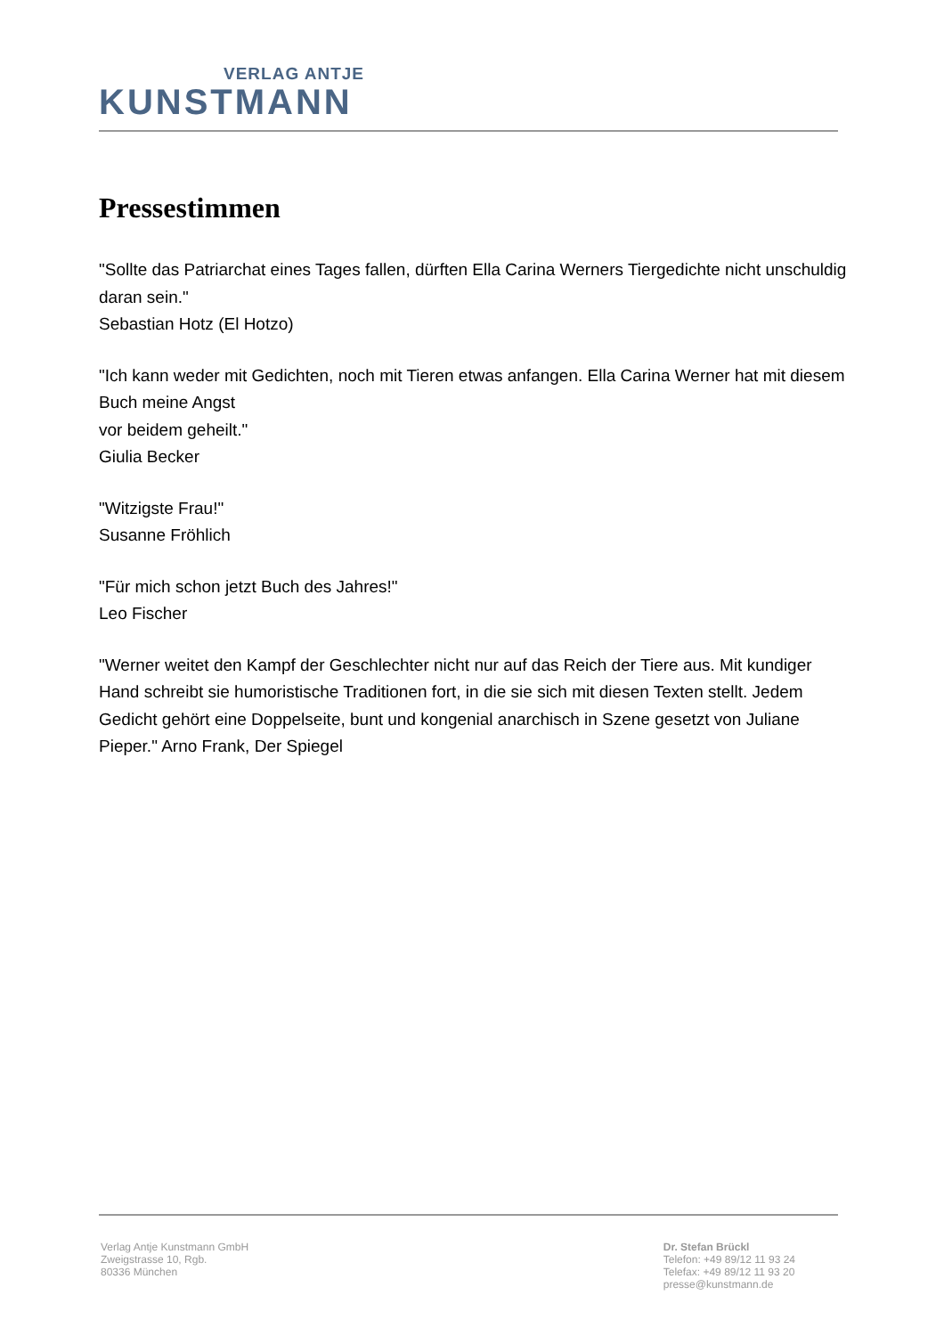VERLAG ANTJE
KUNSTMANN
Pressestimmen
"Sollte das Patriarchat eines Tages fallen, dürften Ella Carina Werners Tiergedichte nicht unschuldig daran sein."
Sebastian Hotz (El Hotzo)
"Ich kann weder mit Gedichten, noch mit Tieren etwas anfangen. Ella Carina Werner hat mit diesem Buch meine Angst
vor beidem geheilt."
Giulia Becker
"Witzigste Frau!"
Susanne Fröhlich
"Für mich schon jetzt Buch des Jahres!"
Leo Fischer
"Werner weitet den Kampf der Geschlechter nicht nur auf das Reich der Tiere aus. Mit kundiger Hand schreibt sie humoristische Traditionen fort, in die sie sich mit diesen Texten stellt. Jedem Gedicht gehört eine Doppelseite, bunt und kongenial anarchisch in Szene gesetzt von Juliane Pieper." Arno Frank, Der Spiegel
Verlag Antje Kunstmann GmbH
Zweigstrasse 10, Rgb.
80336 München
Dr. Stefan Brückl
Telefon: +49 89/12 11 93 24
Telefax: +49 89/12 11 93 20
presse@kunstmann.de